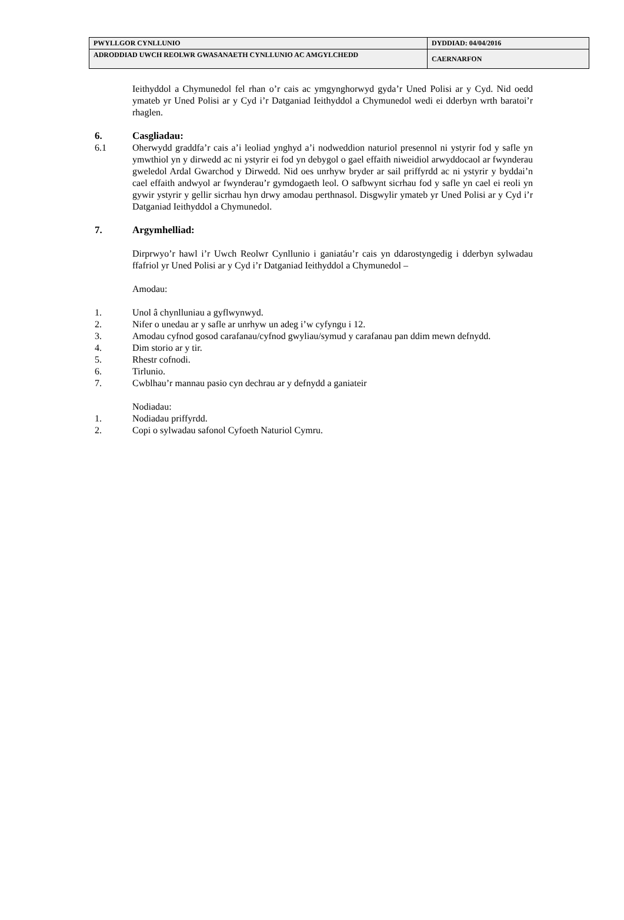| PWYLLGOR CYNLLUNIO | DYDDIAD: 04/04/2016 |
| ADRODDIAD UWCH REOLWR GWASANAETH CYNLLUNIO AC AMGYLCHEDD | CAERNARFON |
Ieithyddol a Chymunedol fel rhan o’r cais ac ymgynghorwyd gyda’r Uned Polisi ar y Cyd. Nid oedd ymateb yr Uned Polisi ar y Cyd i’r Datganiad Ieithyddol a Chymunedol wedi ei dderbyn wrth baratoi’r rhaglen.
6. Casgliadau:
6.1 Oherwydd graddfa’r cais a’i leoliad ynghyd a’i nodweddion naturiol presennol ni ystyrir fod y safle yn ymwthiol yn y dirwedd ac ni ystyrir ei fod yn debygol o gael effaith niweidiol arwyddocaol ar fwynderau gweledol Ardal Gwarchod y Dirwedd. Nid oes unrhyw bryder ar sail priffyrdd ac ni ystyrir y byddai’n cael effaith andwyol ar fwynderau’r gymdogaeth leol. O safbwynt sicrhau fod y safle yn cael ei reoli yn gywir ystyrir y gellir sicrhau hyn drwy amodau perthnasol. Disgwylir ymateb yr Uned Polisi ar y Cyd i’r Datganiad Ieithyddol a Chymunedol.
7. Argymhelliad:
Dirprwyo’r hawl i’r Uwch Reolwr Cynllunio i ganiatáu’r cais yn ddarostyngedig i dderbyn sylwadau ffafriol yr Uned Polisi ar y Cyd i’r Datganiad Ieithyddol a Chymunedol –
Amodau:
1. Unol â chynlluniau a gyflwynwyd.
2. Nifer o unedau ar y safle ar unrhyw un adeg i’w cyfyngu i 12.
3. Amodau cyfnod gosod carafanau/cyfnod gwyliau/symud y carafanau pan ddim mewn defnydd.
4. Dim storio ar y tir.
5. Rhestr cofnodi.
6. Tirlunio.
7. Cwblhau’r mannau pasio cyn dechrau ar y defnydd a ganiateir
Nodiadau:
1. Nodiadau priffyrdd.
2. Copi o sylwadau safonol Cyfoeth Naturiol Cymru.